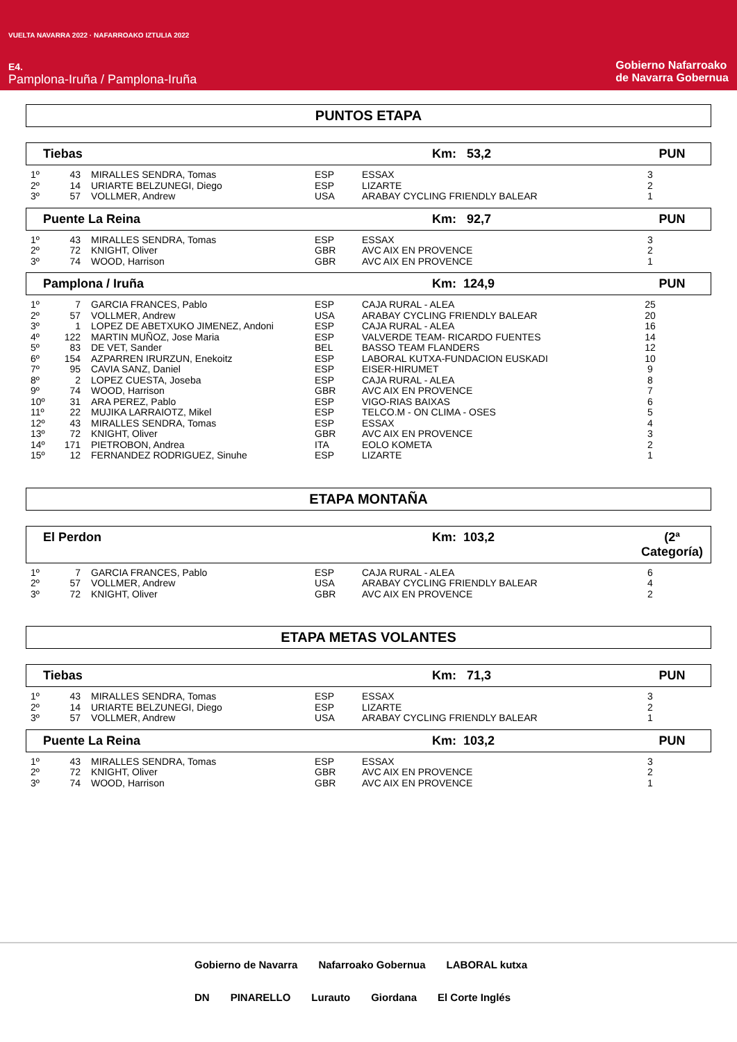VUELTA NAVARRA 2022 · NAFARROAKO IZTULIA 2022
E4.
Pamplona-Iruña / Pamplona-Iruña
Gobierno Nafarroako
de Navarra Gobernua
PUNTOS ETAPA
Tiebas Km: 53,2 PUN
| 1º | 43 | MIRALLES SENDRA, Tomas | ESP | ESSAX | 3 |
| 2º | 14 | URIARTE BELZUNEGI, Diego | ESP | LIZARTE | 2 |
| 3º | 57 | VOLLMER, Andrew | USA | ARABAY CYCLING FRIENDLY BALEAR | 1 |
Puente La Reina Km: 92,7 PUN
| 1º | 43 | MIRALLES SENDRA, Tomas | ESP | ESSAX | 3 |
| 2º | 72 | KNIGHT, Oliver | GBR | AVC AIX EN PROVENCE | 2 |
| 3º | 74 | WOOD, Harrison | GBR | AVC AIX EN PROVENCE | 1 |
Pamplona / Iruña Km: 124,9 PUN
| 1º | 7 | GARCIA FRANCES, Pablo | ESP | CAJA RURAL - ALEA | 25 |
| 2º | 57 | VOLLMER, Andrew | USA | ARABAY CYCLING FRIENDLY BALEAR | 20 |
| 3º | 1 | LOPEZ DE ABETXUKO JIMENEZ, Andoni | ESP | CAJA RURAL - ALEA | 16 |
| 4º | 122 | MARTIN MUÑOZ, Jose Maria | ESP | VALVERDE TEAM- RICARDO FUENTES | 14 |
| 5º | 83 | DE VET, Sander | BEL | BASSO TEAM FLANDERS | 12 |
| 6º | 154 | AZPARREN IRURZUN, Enekoitz | ESP | LABORAL KUTXA-FUNDACION EUSKADI | 10 |
| 7º | 95 | CAVIA SANZ, Daniel | ESP | EISER-HIRUMET | 9 |
| 8º | 2 | LOPEZ CUESTA, Joseba | ESP | CAJA RURAL - ALEA | 8 |
| 9º | 74 | WOOD, Harrison | GBR | AVC AIX EN PROVENCE | 7 |
| 10º | 31 | ARA PEREZ, Pablo | ESP | VIGO-RIAS BAIXAS | 6 |
| 11º | 22 | MUJIKA LARRAIOTZ, Mikel | ESP | TELCO.M - ON CLIMA - OSES | 5 |
| 12º | 43 | MIRALLES SENDRA, Tomas | ESP | ESSAX | 4 |
| 13º | 72 | KNIGHT, Oliver | GBR | AVC AIX EN PROVENCE | 3 |
| 14º | 171 | PIETROBON, Andrea | ITA | EOLO KOMETA | 2 |
| 15º | 12 | FERNANDEZ RODRIGUEZ, Sinuhe | ESP | LIZARTE | 1 |
ETAPA MONTAÑA
El Perdon Km: 103,2 (2ª Categoría)
| 1º | 7 | GARCIA FRANCES, Pablo | ESP | CAJA RURAL - ALEA | 6 |
| 2º | 57 | VOLLMER, Andrew | USA | ARABAY CYCLING FRIENDLY BALEAR | 4 |
| 3º | 72 | KNIGHT, Oliver | GBR | AVC AIX EN PROVENCE | 2 |
ETAPA METAS VOLANTES
Tiebas Km: 71,3 PUN
| 1º | 43 | MIRALLES SENDRA, Tomas | ESP | ESSAX | 3 |
| 2º | 14 | URIARTE BELZUNEGI, Diego | ESP | LIZARTE | 2 |
| 3º | 57 | VOLLMER, Andrew | USA | ARABAY CYCLING FRIENDLY BALEAR | 1 |
Puente La Reina Km: 103,2 PUN
| 1º | 43 | MIRALLES SENDRA, Tomas | ESP | ESSAX | 3 |
| 2º | 72 | KNIGHT, Oliver | GBR | AVC AIX EN PROVENCE | 2 |
| 3º | 74 | WOOD, Harrison | GBR | AVC AIX EN PROVENCE | 1 |
Gobierno de Navarra Nafarroako Gobernua LABORAL kutxa DN PINARELLO Lurauto Giordana El Corte Inglés